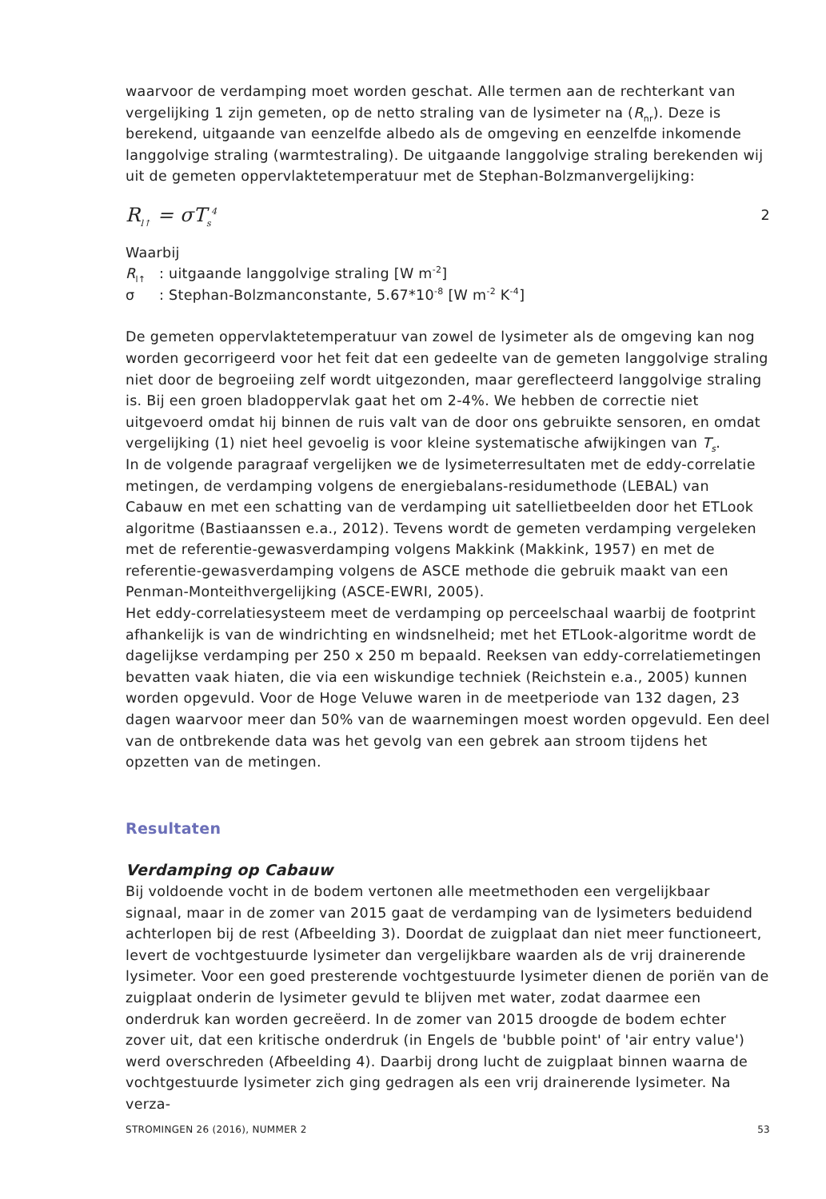waarvoor de verdamping moet worden geschat. Alle termen aan de rechterkant van vergelijking 1 zijn gemeten, op de netto straling van de lysimeter na (R<sub>nr</sub>). Deze is berekend, uitgaande van eenzelfde albedo als de omgeving en eenzelfde inkomende langgolvige straling (warmtestraling). De uitgaande langgolvige straling berekenden wij uit de gemeten oppervlaktetemperatuur met de Stephan-Bolzmanvergelijking:
R<sub>l↑</sub> = σT<sub>s</sub><sup>4</sup> 2
Waarbij
R<sub>l↑</sub>: uitgaande langgolvige straling [W m<sup>-2</sup>]
σ: Stephan-Bolzmanconstante, 5.67*10<sup>-8</sup> [W m<sup>-2</sup> K<sup>-4</sup>]
De gemeten oppervlaktetemperatuur van zowel de lysimeter als de omgeving kan nog worden gecorrigeerd voor het feit dat een gedeelte van de gemeten langgolvige straling niet door de begroeiing zelf wordt uitgezonden, maar gereflecteerd langgolvige straling is. Bij een groen bladoppervlak gaat het om 2-4%. We hebben de correctie niet uitgevoerd omdat hij binnen de ruis valt van de door ons gebruikte sensoren, en omdat vergelijking (1) niet heel gevoelig is voor kleine systematische afwijkingen van T<sub>s</sub>.
In de volgende paragraaf vergelijken we de lysimeterresultaten met de eddy-correlatie metingen, de verdamping volgens de energiebalans-residumethode (LEBAL) van Cabauw en met een schatting van de verdamping uit satellietbeelden door het ETLook algoritme (Bastiaanssen e.a., 2012). Tevens wordt de gemeten verdamping vergeleken met de referentie-gewasverdamping volgens Makkink (Makkink, 1957) en met de referentie-gewasverdamping volgens de ASCE methode die gebruik maakt van een Penman-Monteithvergelijking (ASCE-EWRI, 2005).
Het eddy-correlatiesysteem meet de verdamping op perceelschaal waarbij de footprint afhankelijk is van de windrichting en windsnelheid; met het ETLook-algoritme wordt de dagelijkse verdamping per 250 x 250 m bepaald. Reeksen van eddy-correlatiemetingen bevatten vaak hiaten, die via een wiskundige techniek (Reichstein e.a., 2005) kunnen worden opgevuld. Voor de Hoge Veluwe waren in de meetperiode van 132 dagen, 23 dagen waarvoor meer dan 50% van de waarnemingen moest worden opgevuld. Een deel van de ontbrekende data was het gevolg van een gebrek aan stroom tijdens het opzetten van de metingen.
Resultaten
Verdamping op Cabauw
Bij voldoende vocht in de bodem vertonen alle meetmethoden een vergelijkbaar signaal, maar in de zomer van 2015 gaat de verdamping van de lysimeters beduidend achterlopen bij de rest (Afbeelding 3). Doordat de zuigplaat dan niet meer functioneert, levert de vochtgestuurde lysimeter dan vergelijkbare waarden als de vrij drainerende lysimeter. Voor een goed presterende vochtgestuurde lysimeter dienen de poriën van de zuigplaat onderin de lysimeter gevuld te blijven met water, zodat daarmee een onderdruk kan worden gecreëerd. In de zomer van 2015 droogde de bodem echter zover uit, dat een kritische onderdruk (in Engels de 'bubble point' of 'air entry value') werd overschreden (Afbeelding 4). Daarbij drong lucht de zuigplaat binnen waarna de vochtgestuurde lysimeter zich ging gedragen als een vrij drainerende lysimeter. Na verza-
STROMINGEN 26 (2016), NUMMER 2 53